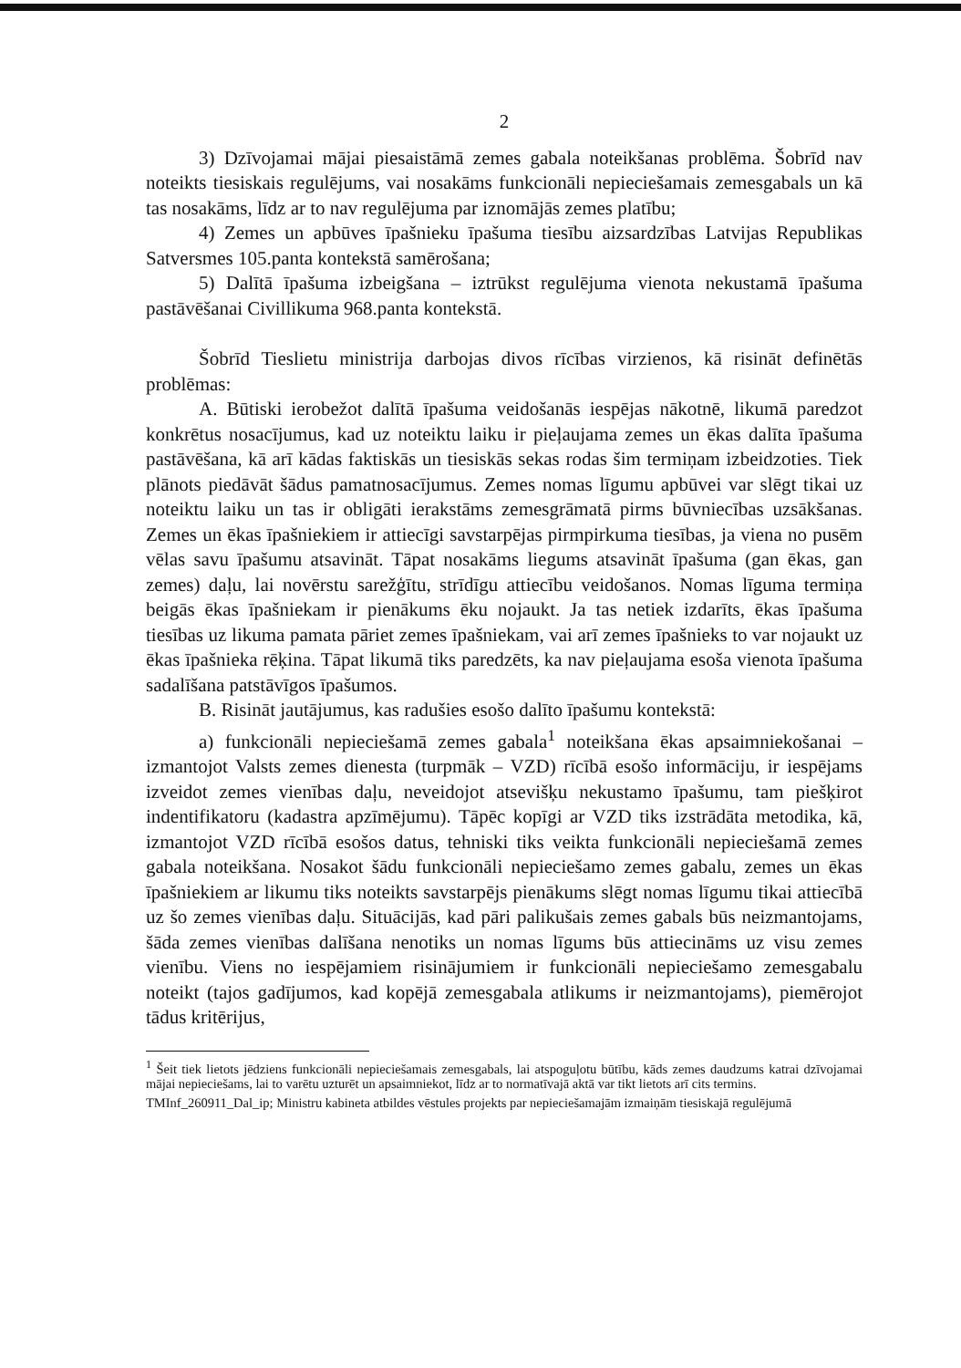2
3) Dzīvojamai mājai piesaistāmā zemes gabala noteikšanas problēma. Šobrīd nav noteikts tiesiskais regulējums, vai nosakāms funkcionāli nepieciešamais zemesgabals un kā tas nosakāms, līdz ar to nav regulējuma par iznomājās zemes platību;
4) Zemes un apbūves īpašnieku īpašuma tiesību aizsardzības Latvijas Republikas Satversmes 105.panta kontekstā samērošana;
5) Dalītā īpašuma izbeigšana – iztrūkst regulējuma vienota nekustamā īpašuma pastāvēšanai Civillikuma 968.panta kontekstā.
Šobrīd Tieslietu ministrija darbojas divos rīcības virzienos, kā risināt definētās problēmas:
A. Būtiski ierobežot dalītā īpašuma veidošanās iespējas nākotnē, likumā paredzot konkrētus nosacījumus, kad uz noteiktu laiku ir pieļaujama zemes un ēkas dalīta īpašuma pastāvēšana, kā arī kādas faktiskās un tiesiskās sekas rodas šim termiņam izbeidzoties. Tiek plānots piedāvāt šādus pamatnosacījumus. Zemes nomas līgumu apbūvei var slēgt tikai uz noteiktu laiku un tas ir obligāti ierakstāms zemesgrāmatā pirms būvniecības uzsākšanas. Zemes un ēkas īpašniekiem ir attiecīgi savstarpējas pirmpirkuma tiesības, ja viena no pusēm vēlas savu īpašumu atsavināt. Tāpat nosakāms liegums atsavināt īpašuma (gan ēkas, gan zemes) daļu, lai novērstu sarežģītu, strīdīgu attiecību veidošanos. Nomas līguma termiņa beigās ēkas īpašniekam ir pienākums ēku nojaukt. Ja tas netiek izdarīts, ēkas īpašuma tiesības uz likuma pamata pāriet zemes īpašniekam, vai arī zemes īpašnieks to var nojaukt uz ēkas īpašnieka rēķina. Tāpat likumā tiks paredzēts, ka nav pieļaujama esoša vienota īpašuma sadalīšana patstāvīgos īpašumos.
B. Risināt jautājumus, kas radušies esošo dalīto īpašumu kontekstā:
a) funkcionāli nepieciešamā zemes gabala<sup>1</sup> noteikšana ēkas apsaimniekošanai – izmantojot Valsts zemes dienesta (turpmāk – VZD) rīcībā esošo informāciju, ir iespējams izveidot zemes vienības daļu, neveidojot atsevišķu nekustamo īpašumu, tam piešķirot indentifikatoru (kadastra apzīmējumu). Tāpēc kopīgi ar VZD tiks izstrādāta metodika, kā, izmantojot VZD rīcībā esošos datus, tehniski tiks veikta funkcionāli nepieciešamā zemes gabala noteikšana. Nosakot šādu funkcionāli nepieciešamo zemes gabalu, zemes un ēkas īpašniekiem ar likumu tiks noteikts savstarpējs pienākums slēgt nomas līgumu tikai attiecībā uz šo zemes vienības daļu. Situācijās, kad pāri palikušais zemes gabals būs neizmantojams, šāda zemes vienības dalīšana nenotiks un nomas līgums būs attiecināms uz visu zemes vienību. Viens no iespējamiem risinājumiem ir funkcionāli nepieciešamo zemesgabalu noteikt (tajos gadījumos, kad kopējā zemesgabala atlikums ir neizmantojams), piemērojot tādus kritērijus,
<sup>1</sup> Šeit tiek lietots jēdziens funkcionāli nepieciešamais zemesgabals, lai atspoguļotu būtību, kāds zemes daudzums katrai dzīvojamai mājai nepieciešams, lai to varētu uzturēt un apsaimniekot, līdz ar to normatīvajā aktā var tikt lietots arī cits termins.
TMInf_260911_Dal_ip; Ministru kabineta atbildes vēstules projekts par nepieciešamajām izmaiņām tiesiskajā regulējumā